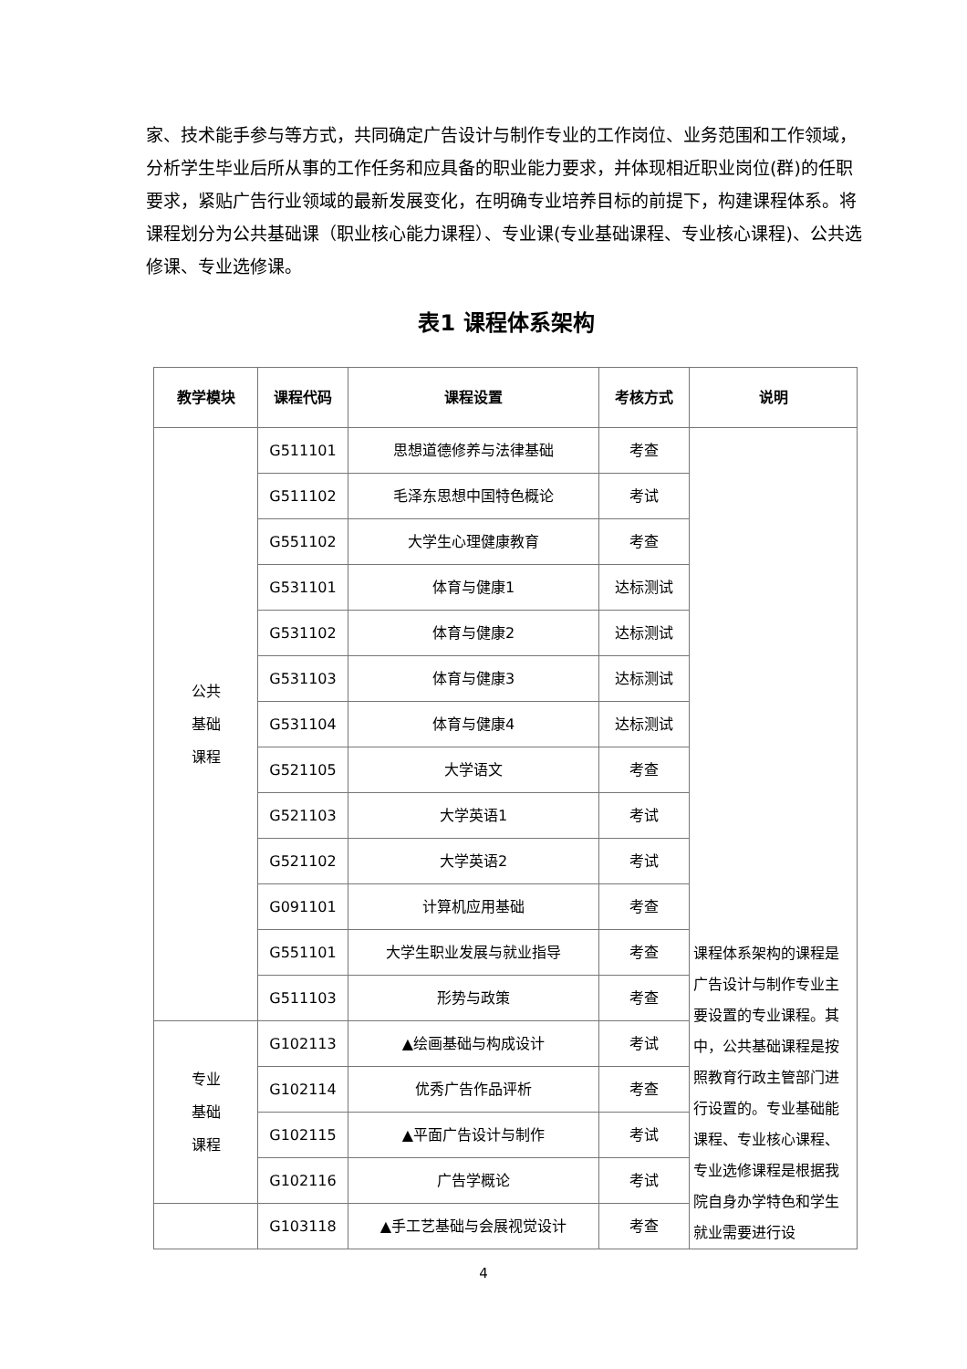家、技术能手参与等方式，共同确定广告设计与制作专业的工作岗位、业务范围和工作领域，分析学生毕业后所从事的工作任务和应具备的职业能力要求，并体现相近职业岗位(群)的任职要求，紧贴广告行业领域的最新发展变化，在明确专业培养目标的前提下，构建课程体系。将课程划分为公共基础课（职业核心能力课程）、专业课(专业基础课程、专业核心课程)、公共选修课、专业选修课。
表1 课程体系架构
| 教学模块 | 课程代码 | 课程设置 | 考核方式 | 说明 |
| --- | --- | --- | --- | --- |
| 公共 基础 课程 | G511101 | 思想道德修养与法律基础 | 考查 | 课程体系架构的课程是广告设计与制作专业主要设置的专业课程。其中，公共基础课程是按照教育行政主管部门进行设置的。专业基础能课程、专业核心课程、专业选修课程是根据我院自身办学特色和学生就业需要进行设 |
| | G511102 | 毛泽东思想中国特色概论 | 考试 | |
| | G551102 | 大学生心理健康教育 | 考查 | |
| | G531101 | 体育与健康1 | 达标测试 | |
| | G531102 | 体育与健康2 | 达标测试 | |
| | G531103 | 体育与健康3 | 达标测试 | |
| | G531104 | 体育与健康4 | 达标测试 | |
| | G521105 | 大学语文 | 考查 | |
| | G521103 | 大学英语1 | 考试 | |
| | G521102 | 大学英语2 | 考试 | |
| | G091101 | 计算机应用基础 | 考查 | |
| | G551101 | 大学生职业发展与就业指导 | 考查 | |
| | G511103 | 形势与政策 | 考查 | |
| 专业 基础 课程 | G102113 | ▲绘画基础与构成设计 | 考试 | |
| | G102114 | 优秀广告作品评析 | 考查 | |
| | G102115 | ▲平面广告设计与制作 | 考试 | |
| | G102116 | 广告学概论 | 考试 | |
| | G103118 | ▲手工艺基础与会展视觉设计 | 考查 | |
4